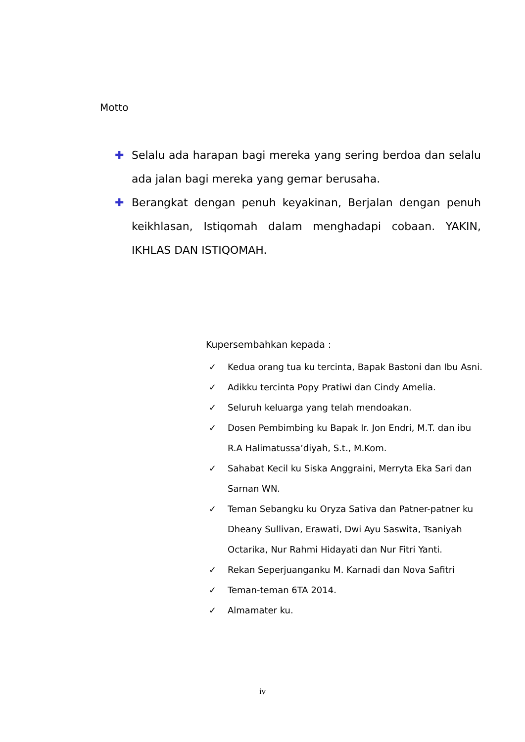Motto
✚ Selalu ada harapan bagi mereka yang sering berdoa dan selalu ada jalan bagi mereka yang gemar berusaha.
✚ Berangkat dengan penuh keyakinan, Berjalan dengan penuh keikhlasan, Istiqomah dalam menghadapi cobaan. YAKIN, IKHLAS DAN ISTIQOMAH.
Kupersembahkan kepada :
✓ Kedua orang tua ku tercinta, Bapak Bastoni dan Ibu Asni.
✓ Adikku tercinta Popy Pratiwi dan Cindy Amelia.
✓ Seluruh keluarga yang telah mendoakan.
✓ Dosen Pembimbing ku Bapak Ir. Jon Endri, M.T. dan ibu R.A Halimatussa’diyah, S.t., M.Kom.
✓ Sahabat Kecil ku Siska Anggraini, Merryta Eka Sari dan Sarnan WN.
✓ Teman Sebangku ku Oryza Sativa dan Patner-patner ku Dheany Sullivan, Erawati, Dwi Ayu Saswita, Tsaniyah Octarika, Nur Rahmi Hidayati dan Nur Fitri Yanti.
✓ Rekan Seperjuanganku M. Karnadi dan Nova Safitri
✓ Teman-teman 6TA 2014.
✓ Almamater ku.
iv